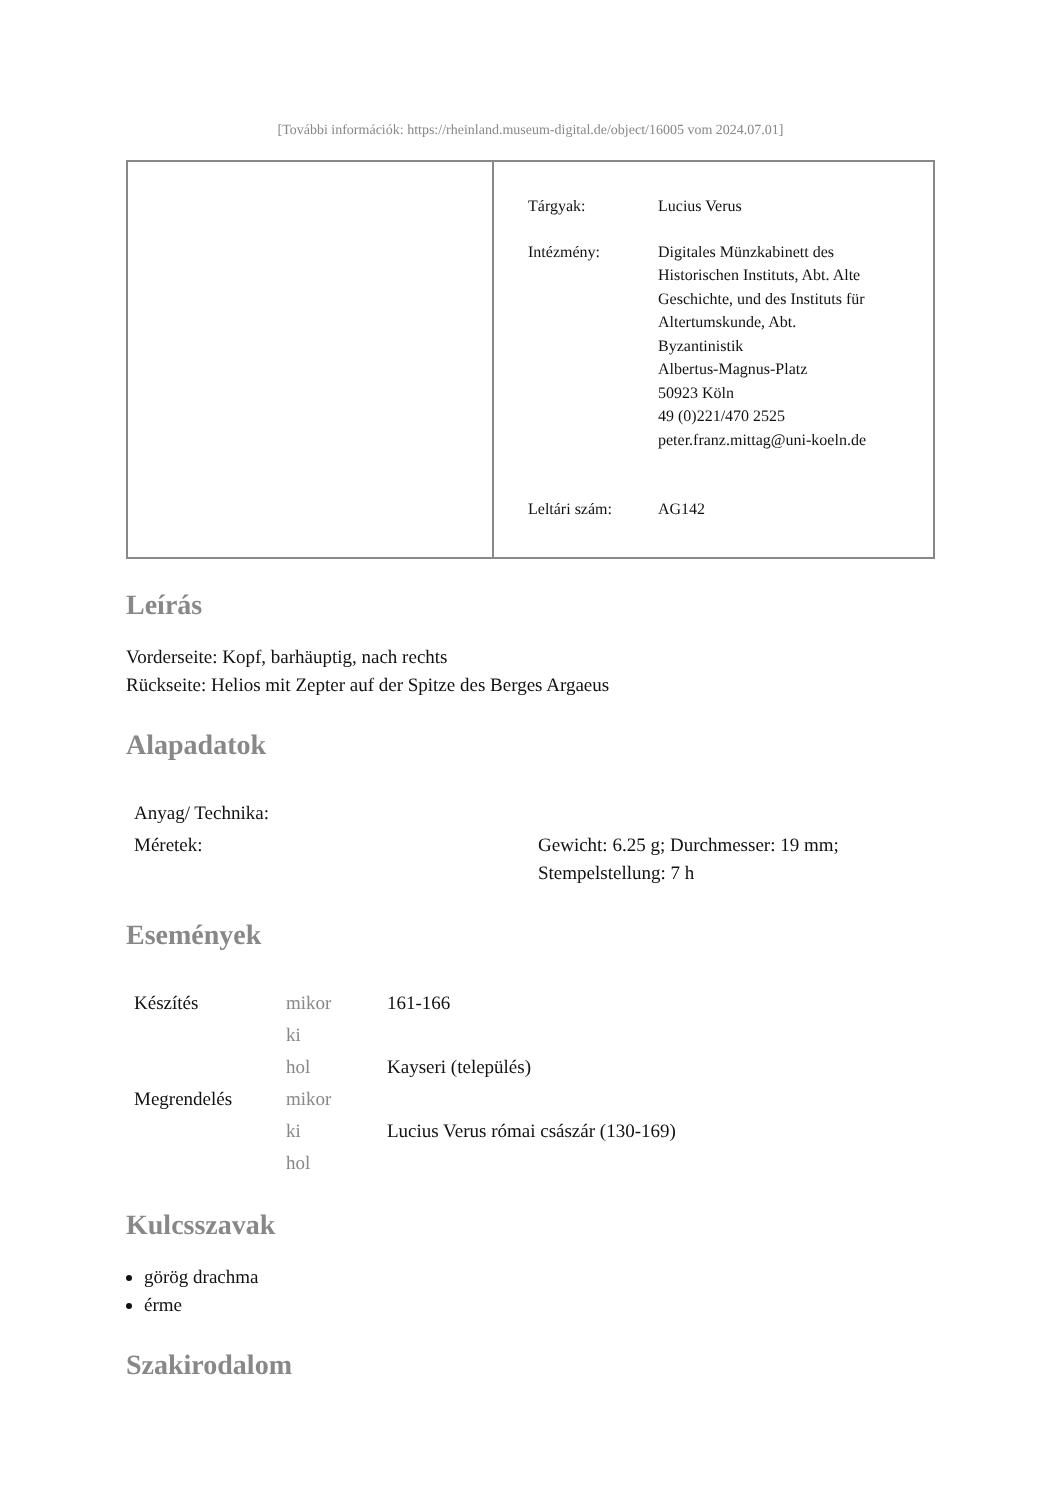[További információk: https://rheinland.museum-digital.de/object/16005 vom 2024.07.01]
| Tárgyak: | Lucius Verus |
| Intézmény: | Digitales Münzkabinett des Historischen Instituts, Abt. Alte Geschichte, und des Instituts für Altertumskunde, Abt. Byzantinistik Albertus-Magnus-Platz 50923 Köln 49 (0)221/470 2525 peter.franz.mittag@uni-koeln.de |
| Leltári szám: | AG142 |
Leírás
Vorderseite: Kopf, barhäuptig, nach rechts
Rückseite: Helios mit Zepter auf der Spitze des Berges Argaeus
Alapadatok
| Anyag/ Technika: | |
| Méretek: | Gewicht: 6.25 g; Durchmesser: 19 mm; Stempelstellung: 7 h |
Események
| Készítés | mikor | 161-166 |
| | ki | |
| | hol | Kayseri (település) |
| Megrendelés | mikor | |
| | ki | Lucius Verus római császár (130-169) |
| | hol | |
Kulcsszavak
görög drachma
érme
Szakirodalom